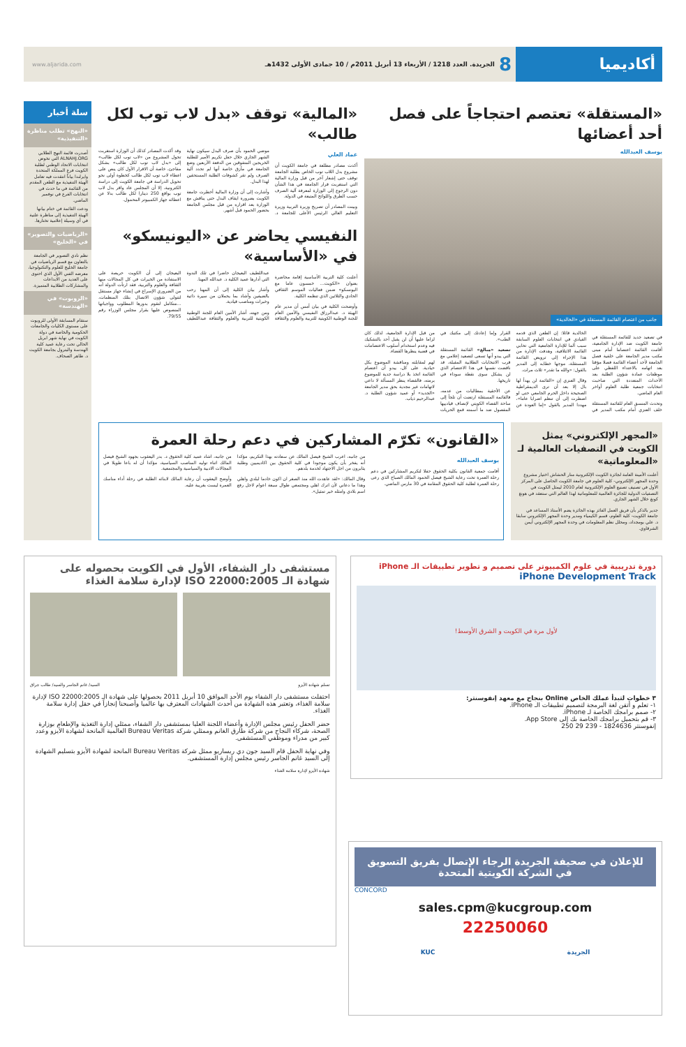أكاديميا
8
الجريدة. العدد 1218 / الأربعاء 13 أبريل 2011م / 10 جمادى الأولى 1432هـ
www.aljarida.com
«المستقلة» تعتصم احتجاجاً على فصل أحد أعضائها
يوسف العبدالله
جانب من اعتصام القائمة المستقلة في «الخالدية»
في تصعيد جديد للقائمة المستقلة في جامعة الكويت ضد الإدارة الجامعية، أقامت القائمة اعتصاما أمام مبنى مكتب مدير الجامعة على خلفية فصل الجامعة لأحد أعضاء القائمة فصلا مؤقتا بعد اتهامه بالاعتداء اللفظي على موظفات عمادة شؤون الطلبة بعد الأحداث المتعددة التي صاحبت انتخابات جمعية طلبة العلوم أواخر العام الماضي.
وتحدث المنسق العام للقائمة المستقلة خلف العنزي أمام مكتب المدير في الخالدية قائلا: إن الطعن الذي قدمه القيادي في انتخابات العلوم السابقة سبب ألما للإدارة الجامعية التي تحابي القائمة الائتلافية، وهدفت الإدارة من هذا الإجراء إلى ترويض القائمة المستقلة، موجها خطابه إلى المدير بالقول: «والله ما تقدر» ثلاث مرات.
وقال العنزي إن «القائمة لن يهدأ لها بال إلا بعد أن ترى الديمقراطية الصحيحة داخل الحرم الجامعي حتى لو اضطرت إلى أن تنظم اضرابا عاما»، مهددا المدير بالقول «إما العودة عن القرار وإما إعادتك إلى مكتبك في الطب».
تصعيد «مبالغ» القائمة المستقلة التي يبدو أنها تسعى لتصعيد إعلامي مع قرب الانتخابات الطلابية المقبلة، قد ناقضت نفسها في هذا الاعتصام الذي لن يشكل سوى نقطة سوداء في تاريخها.
عن الأحقية بمطالبات من عدمه، فالقائمة المستقلة ارتضت أن تلجأ إلى ساحة القضاء الكويتي لإنصاف قيادييها المفصول ضد ما أسمته قمع الحريات من قبل الإدارة الجامعية، لذلك كان لزاما عليها أن لن يقبل أحد بالتشكيك فيه وعدم استخدام أسلوب الاعتصامات في قضية ينظرها القضاء.
لهم لمقابلته ومناقشة الموضوع بكل حيادية. على كل، يبدو أن اعتصام القائمة اتخذ بلا دراسة جدية للموضوع برمته، فالقضاء ينظر المسألة لا داعي لاتهامات غير مجدية بحق مدير الجامعة «الجديد» أو عميد شؤون الطلبة د. عبدالرحيم ذياب.
«المالية» توقف «بدل لاب توب لكل طالب»
عماد العلي
أكدت مصادر مطلعة في جامعة الكويت أن مشروع بدل اللاب توب الخاص بطلبة الجامعة توقف حتى إشعار آخر من قبل وزارة المالية التي استغربت قرار الجامعة في هذا الشأن دون الرجوع إلى الوزارة لمعرفة آلية الصرف حسب الطرق واللوائح المتبعة في الدولة.
وبينت المصادر أن تصريح وزيرة التربية وزيرة التعليم العالي الرئيس الأعلى للجامعة د. موضي الحمود بأن صرف البدل سيكون نهاية الشهر الجاري خلال حفل تكريم الأمير للطلبة الخريجين المتفوقين من الدفعة الأربعين وضع الجامعة في مأزق خاصة أنها لم تحدد آلية الصرف ولم تقر كشوفات الطلبة المستحقين لهذا البدل.
وأشارت إلى أن وزارة المالية أخطرت جامعة الكويت بضرورة ايقاف البدل حتى يناقش مع الوزارة بعد اقراره من قبل مجلس الجامعة بحضور الحمود قبل أشهر.
وقد أكدت المصادر كذلك أن الوزارة استغربت تحول المشروع من «لاب توب لكل طالب» إلى «بدل لاب توب لكل طالب» بشكل مفاجئ، خاصة أن الاقرار الأول كان ينص على اعطاء لاب توب لكل طالب كخطوة أولى نحو تحويل الدراسة في جامعة الكويت إلى دراسة الكترونية، إلا أن المجلس عاد واقر بدل لاب توب بواقع 250 دينارا لكل طالب بدلا عن اعطائه جهاز الكمبيوتر المحمول.
النفيسي يحاضر عن «اليونيسكو» في «الأساسية»
أعلنت كلية التربية الأساسية إقامة محاضرة بعنوان «الكويت... خمسون عاما مع اليونسكو» ضمن فعاليات الموسم الثقافي الحادي والثلاثين الذي تنظمه الكلية.
وأوضحت الكلية في بيان أمس أن مدير عام الهيئة د. عبدالرزاق النفيسي والأمين العام للجنة الوطنية الكويتية للتربية والعلوم والثقافة عبداللطيف البعيجان حاضرا في تلك الندوة التي أدارها عميد الكلية د. عبدالله المهنا.
وأشار بيان الكلية إلى أن المهنا رحب بالضيفين وأشاد بما يحملان من سيرة ذاتية وخبرات ومناصب قيادية.
ومن جهته، أشار الأمين العام للجنة الوطنية الكويتية للتربية والعلوم والثقافة عبداللطيف البعيجان إلى أن الكويت حريصة على الاستفادة من الخبرات في كل المجالات منها الثقافة والعلوم والتربية، فقد ارتأت الدولة أنه من الضروري الإسراع في إنشاء جهاز مستقل لتتولى شؤون الاتصال بتلك المنظمات، ...متكامل لتقوم بدورها المطلوب وواجباتها المنصوص عليها بقرار مجلس الوزراء رقم 79/55.
«المجهر الإلكتروني» يمثل الكويت في التصفيات العالمية لـ «المعلوماتية»
أعلنت الأمينة العامة لجائزة الكويت الإلكترونية منار الحشاش اختيار مشروع وحدة المجهر الإلكتروني- كلية العلوم في جامعة الكويت الحاصل على المركز الأول في تصنيف تصنيع العلوم الإلكترونية لعام 2010 ليمثل الكويت في التصفيات الدولية للجائزة العالمية للمعلوماتية لهذا العالم التي ستعقد في هونغ كونغ خلال الشهر الجاري.
جدير بالذكر بأن فريق العمل الفائز بهذه الجائزة يضم الأستاذ المساعد في جامعة الكويت- كلية العلوم، قسم الكيمياء ومدير وحدة المجهر الإلكتروني سابقا د. علي بومجداد، ومحلل نظم المعلومات في وحدة المجهر الإلكتروني أيمن الشرقاوي.
«القانون» تكرّم المشاركين في دعم رحلة العمرة
يوسف العبدالله
أقامت جمعية القانون بكلية الحقوق حفلا لتكريم المشاركين في دعم رحلة العمرة تحت رعاية الشيخ فيصل الحمود المالك الصباح الذي رعى رحلة العمرة لطلبة كلية الحقوق المقامة في 30 مارس الماضي.
من جانبه، اعرب الشيخ فيصل المالك عن سعادته بهذا التكريم، مؤكدا أنه يفخر بأن يكون موجودا في كلية الحقوق بين اكاديميين وطلبة يثابرون من اجل الاجتهاد لخدمة بلدهم.
وقال المالك: «لقد عاهدت الله منذ الصغر ان اكون خادما لبلدي واهلي وهذا ما دعاني لأن اترك اهلي ومجتمعي طوال سبعة اعوام لاجل رفع اسم بلادي وامثله خير تمثيل».
من جانبه، اشاد عميد كلية الحقوق د. بدر اليعقوب بجهود الشيخ فيصل المالك اثناء توليه المناصب السياسية، مؤكدا أن له باعا طويلا في المجالات الادبية والسياسية والمجتمعية.
وأوضح اليعقوب أن رعاية المالك لابنائه الطلبة في رحلة أداء مناسك العمرة ليست بغريبة عليه.
سلة أخبار
«النهج» تطلب مناظرة «التنفيذية»
أصدرت قائمة النهج الطلابي ALNAHJ.ORG التي تخوض انتخابات الاتحاد الوطني لطلبة الكويت فرع المملكة المتحدة وايرلندا بياناً انتقدت فيه تعامل الهيئة التنفيذية مع الطعن المقدم من القائمة في ما حدث في انتخابات الفرع في نوفمبر الماضي.
ودعت القائمة في ختام بيانها الهيئة التنفيذية إلى مناظرة علنية في أي وسيلة إعلامية تختارها.
«الرياضيات والتصوير» في «الخليج»
نظم نادي التصوير في الجامعة بالتعاون مع قسم الرياضيات في جامعة الخليج للعلوم والتكنولوجيا، معرضه الفني الأول الذي احتوى على العديد من الابداعات والمشاركات الطلابية المتميزة.
«الروبوت» في «الهندسة»
ستقام المسابقة الأولى للروبوت على مستوى الكليات والجامعات الحكومية والخاصة في دولة الكويت في نهاية شهر ابريل الحالي تحت رعاية عميد كلية الهندسة والبترول بجامعة الكويت د. طاهر الصحاف.
دورة تدريبية في علوم الكمبيوتر على تصميم و تطوير تطبيقات الـ iPhone
iPhone Development Track
لأول مرة في الكويت و الشرق الأوسط!
٣ خطوات لتبدأ عملك الخاص Online بنجاح مع معهد إنفوسنتر:
١- تعلم و أتقن لغة البرمجة لتصميم تطبيقات الـ iPhone.
٢- صمم برامجك الخاصة لـ iPhone.
٣- قم بتحميل برامجك الخاصة بك إلى App Store.
إنفوسنتر 1824636 - 239 29 250
مستشفى دار الشفاء، الأول في الكويت بحصوله على شهادة الـ ISO 22000:2005 لإدارة سلامة الغذاء
تسلم شهادة الأيزو السيد/ غانم الجاسر والسيد/ طالب جراق
احتفلت مستشفى دار الشفاء يوم الأحد الموافق 10 أبريل 2011 بحصولها على شهادة الـ ISO 22000:2005 لإدارة سلامة الغذاء، وتعتبر هذه الشهادة من أحدث الشهادات المعترف بها عالميا وأصبحنا إنجازاً في حقل إدارة سلامة الغذاء.
حضر الحفل رئيس مجلس الإدارة وأعضاء اللجنة العليا بمستشفى دار الشفاء، ممثلي إدارة التغذية والإطعام بوزارة الصحة، شركاء النجاح من شركة طارق الغانم وممثلي شركة Bureau Veritas العالمية المانحة لشهادة الأيزو وعدد كبير من مدراء وموظفي المستشفى.
وفي نهاية الحفل قام السيد جون دي ريساريو ممثل شركة Bureau Veritas المانحة لشهادة الأيزو بتسليم الشهادة إلى السيد غانم الجاسر رئيس مجلس إدارة المستشفى.
شهادة الأيزو لإدارة سلامة الغذاء
للإعلان في صحيفة الجريدة الرجاء الإتصال بفريق التسويق في الشركة الكويتية المتحدة
CONCORD
sales.cpm@kucgroup.com
22250060
الجريدة KUC